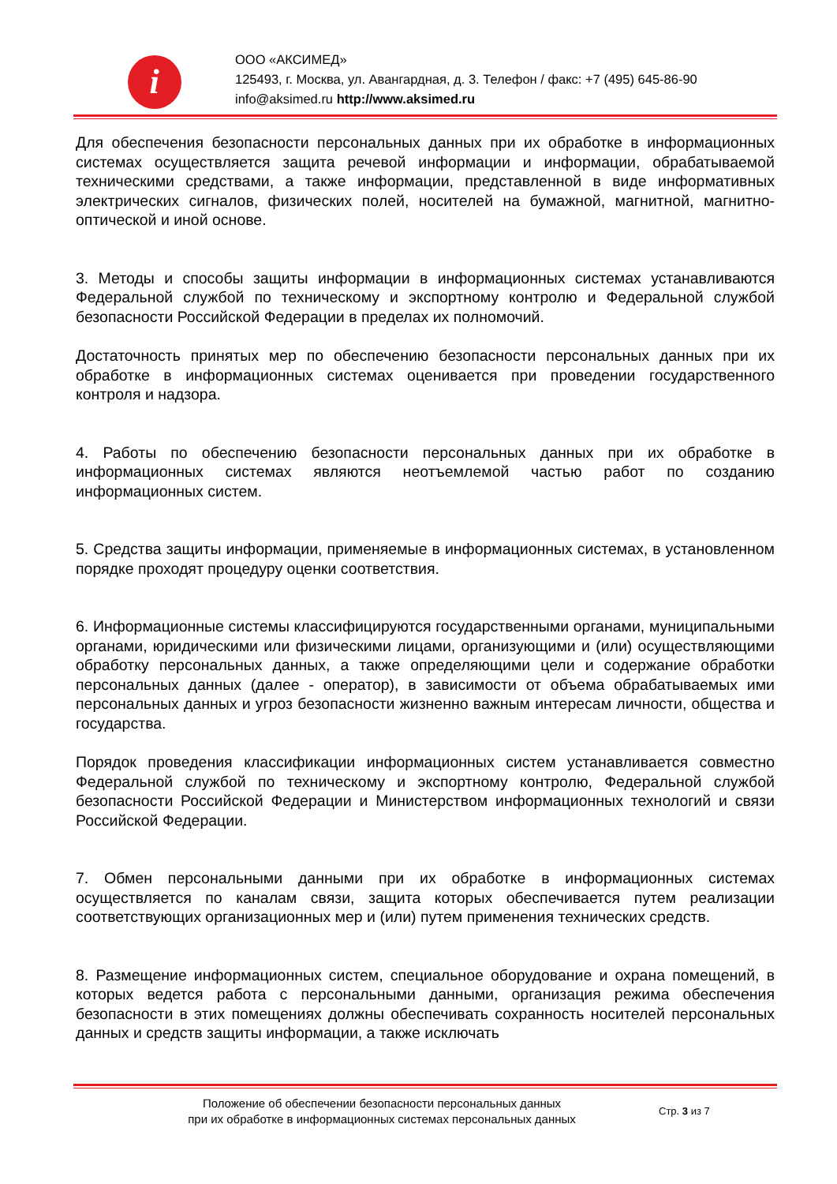i
ООО «АКСИМЕД»
125493, г. Москва, ул. Авангардная, д. 3. Телефон / факс: +7 (495) 645-86-90
info@aksimed.ru http://www.aksimed.ru
Для обеспечения безопасности персональных данных при их обработке в информационных системах осуществляется защита речевой информации и информации, обрабатываемой техническими средствами, а также информации, представленной в виде информативных электрических сигналов, физических полей, носителей на бумажной, магнитной, магнитно-оптической и иной основе.
3. Методы и способы защиты информации в информационных системах устанавливаются Федеральной службой по техническому и экспортному контролю и Федеральной службой безопасности Российской Федерации в пределах их полномочий.
Достаточность принятых мер по обеспечению безопасности персональных данных при их обработке в информационных системах оценивается при проведении государственного контроля и надзора.
4. Работы по обеспечению безопасности персональных данных при их обработке в информационных системах являются неотъемлемой частью работ по созданию информационных систем.
5. Средства защиты информации, применяемые в информационных системах, в установленном порядке проходят процедуру оценки соответствия.
6. Информационные системы классифицируются государственными органами, муниципальными органами, юридическими или физическими лицами, организующими и (или) осуществляющими обработку персональных данных, а также определяющими цели и содержание обработки персональных данных (далее - оператор), в зависимости от объема обрабатываемых ими персональных данных и угроз безопасности жизненно важным интересам личности, общества и государства.
Порядок проведения классификации информационных систем устанавливается совместно Федеральной службой по техническому и экспортному контролю, Федеральной службой безопасности Российской Федерации и Министерством информационных технологий и связи Российской Федерации.
7. Обмен персональными данными при их обработке в информационных системах осуществляется по каналам связи, защита которых обеспечивается путем реализации соответствующих организационных мер и (или) путем применения технических средств.
8. Размещение информационных систем, специальное оборудование и охрана помещений, в которых ведется работа с персональными данными, организация режима обеспечения безопасности в этих помещениях должны обеспечивать сохранность носителей персональных данных и средств защиты информации, а также исключать
Положение об обеспечении безопасности персональных данных
при их обработке в информационных системах персональных данных
Стр. 3 из 7